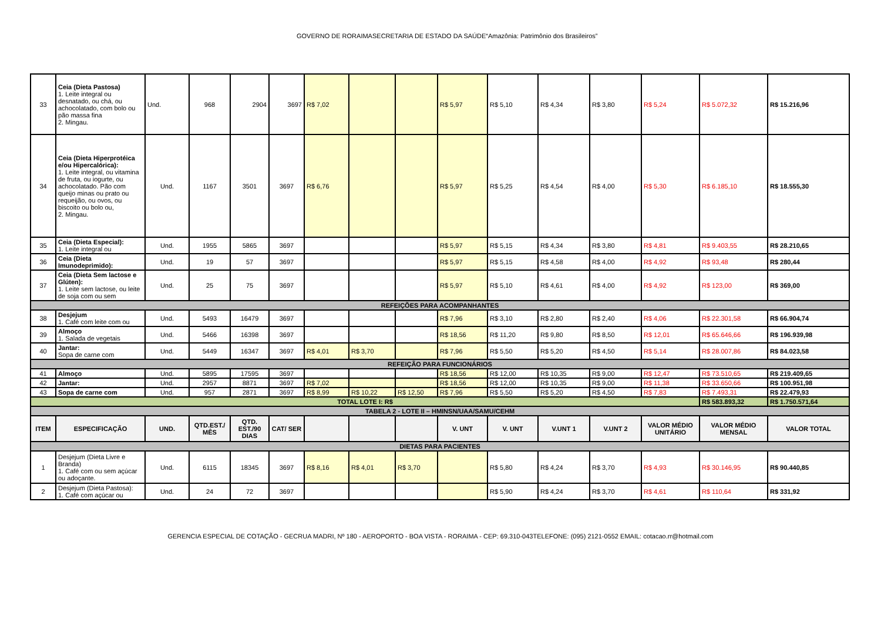GOVERNO DE RORAIMASECRETARIA DE ESTADO DA SAÚDE“Amazônia: Patrimônio dos Brasileiros”
| 33 | Ceia (Dieta Pastosa) 1. Leite integral ou desnatado, ou chá, ou achocolatado, com bolo ou pão massa fina 2. Mingau. | Und. | 968 | 2904 | 3697 | R$ 7,02 | | | R$ 5,97 | R$ 5,10 | R$ 4,34 | R$ 3,80 | R$ 5,24 | R$ 5.072,32 | R$ 15.216,96 |
| 34 | Ceia (Dieta Hiperprotéica e/ou Hipercalórica): 1. Leite integral, ou vitamina de fruta, ou iogurte, ou achocolatado. Pão com queijo minas ou prato ou requeijão, ou ovos, ou biscoito ou bolo ou, 2. Mingau. | Und. | 1167 | 3501 | 3697 | R$ 6,76 | | | R$ 5,97 | R$ 5,25 | R$ 4,54 | R$ 4,00 | R$ 5,30 | R$ 6.185,10 | R$ 18.555,30 |
| 35 | Ceia (Dieta Especial): 1. Leite integral ou | Und. | 1955 | 5865 | 3697 | | | | R$ 5,97 | R$ 5,15 | R$ 4,34 | R$ 3,80 | R$ 4,81 | R$ 9.403,55 | R$ 28.210,65 |
| 36 | Ceia (Dieta Imunodeprimido): | Und. | 19 | 57 | 3697 | | | | R$ 5,97 | R$ 5,15 | R$ 4,58 | R$ 4,00 | R$ 4,92 | R$ 93,48 | R$ 280,44 |
| 37 | Ceia (Dieta Sem lactose e Glúten): 1. Leite sem lactose, ou leite de soja com ou sem | Und. | 25 | 75 | 3697 | | | | R$ 5,97 | R$ 5,10 | R$ 4,61 | R$ 4,00 | R$ 4,92 | R$ 123,00 | R$ 369,00 |
| REFEIÇÕES PARA ACOMPANHANTES | | | | | | | | | | | | | | | |
| 38 | Desjejum 1. Café com leite com ou | Und. | 5493 | 16479 | 3697 | | | | R$ 7,96 | R$ 3,10 | R$ 2,80 | R$ 2,40 | R$ 4,06 | R$ 22.301,58 | R$ 66.904,74 |
| 39 | Almoço 1. Salada de vegetais | Und. | 5466 | 16398 | 3697 | | | | R$ 18,56 | R$ 11,20 | R$ 9,80 | R$ 8,50 | R$ 12,01 | R$ 65.646,66 | R$ 196.939,98 |
| 40 | Jantar: Sopa de carne com | Und. | 5449 | 16347 | 3697 | R$ 4,01 | R$ 3,70 | | R$ 7,96 | R$ 5,50 | R$ 5,20 | R$ 4,50 | R$ 5,14 | R$ 28.007,86 | R$ 84.023,58 |
| REFEIÇÃO PARA FUNCIONÁRIOS | | | | | | | | | | | | | | | |
| 41 | Almoço | Und. | 5895 | 17595 | 3697 | | | | R$ 18,56 | R$ 12,00 | R$ 10,35 | R$ 9,00 | R$ 12,47 | R$ 73.510,65 | R$ 219.409,65 |
| 42 | Jantar: | Und. | 2957 | 8871 | 3697 | R$ 7,02 | | | R$ 18,56 | R$ 12,00 | R$ 10,35 | R$ 9,00 | R$ 11,38 | R$ 33.650,66 | R$ 100.951,98 |
| 43 | Sopa de carne com | Und. | 957 | 2871 | 3697 | R$ 8,99 | R$ 10,22 | R$ 12,50 | R$ 7,96 | R$ 5,50 | R$ 5,20 | R$ 4,50 | R$ 7,83 | R$ 7.493,31 | R$ 22.479,93 |
| TOTAL LOTE I: R$ | | | | | | | | | | | | | | R$ 583.893,32 | R$ 1.750.571,64 |
| TABELA 2 - LOTE II – HMINSN/UAA/SAMU/CEHM | | | | | | | | | | | | | | | |
| ITEM | ESPECIFICAÇÃO | UND. | QTD.EST./ MÊS | QTD. EST./90 DIAS | CAT/ SER | | | | V. UNT | V. UNT | V.UNT 1 | V.UNT 2 | VALOR MÉDIO UNITÁRIO | VALOR MÉDIO MENSAL | VALOR TOTAL |
| DIETAS PARA PACIENTES | | | | | | | | | | | | | | | |
| 1 | Desjejum (Dieta Livre e Branda) 1. Café com ou sem açúcar ou adoçante. | Und. | 6115 | 18345 | 3697 | R$ 8,16 | R$ 4,01 | R$ 3,70 | | R$ 5,80 | R$ 4,24 | R$ 3,70 | R$ 4,93 | R$ 30.146,95 | R$ 90.440,85 |
| 2 | Desjejum (Dieta Pastosa): 1. Café com açúcar ou | Und. | 24 | 72 | 3697 | | | | | R$ 5,90 | R$ 4,24 | R$ 3,70 | R$ 4,61 | R$ 110,64 | R$ 331,92 |
GERENCIA ESPECIAL DE COTAÇÃO - GECRUA MADRI, Nº 180 - AEROPORTO - BOA VISTA - RORAIMA - CEP: 69.310-043TELEFONE: (095) 2121-0552 EMAIL: cotacao.rr@hotmail.com